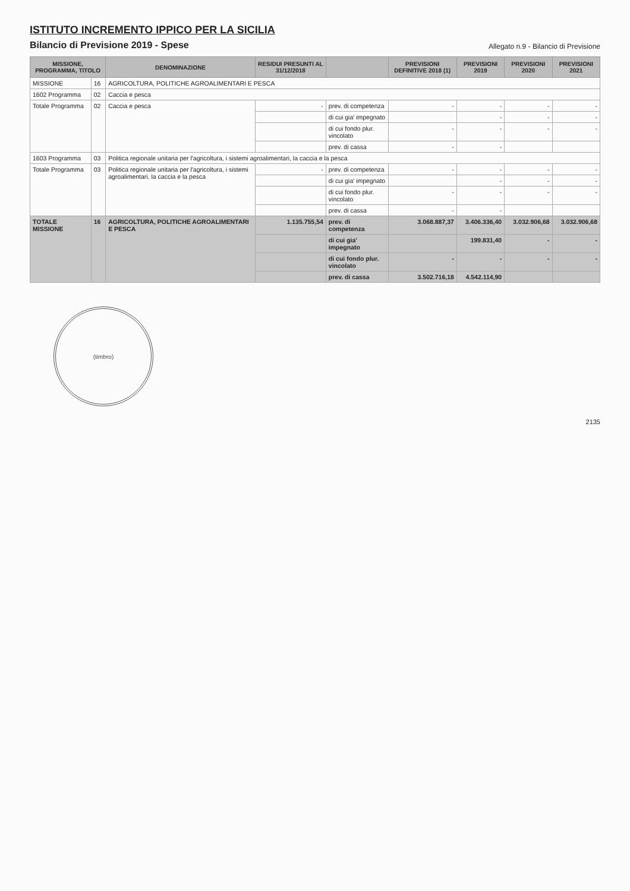ISTITUTO INCREMENTO IPPICO PER LA SICILIA
Bilancio di Previsione 2019 - Spese
Allegato n.9 - Bilancio di Previsione
| MISSIONE, PROGRAMMA, TITOLO | | DENOMINAZIONE | RESIDUI PRESUNTI AL 31/12/2018 | | PREVISIONI DEFINITIVE 2018 (1) | PREVISIONI 2019 | PREVISIONI 2020 | PREVISIONI 2021 |
| --- | --- | --- | --- | --- | --- | --- | --- | --- |
| MISSIONE | 16 | AGRICOLTURA, POLITICHE AGROALIMENTARI E PESCA | | | | | | |
| 1602 Programma | 02 | Caccia e pesca | | | | | | |
| Totale Programma | 02 | Caccia e pesca | - | prev. di competenza | - | - | - | - |
| | | | | di cui gia' impegnato | | - | - | - |
| | | | | di cui fondo plur. vincolato | - | - | - | - |
| | | | | prev. di cassa | - | - | | |
| 1603 Programma | 03 | Politica regionale unitaria per l'agricoltura, i sistemi agroalimentari, la caccia e la pesca | | | | | | |
| Totale Programma | 03 | Politica regionale unitaria per l'agricoltura, i sistemi agroalimentari, la caccia e la pesca | - | prev. di competenza | - | - | - | - |
| | | | | di cui gia' impegnato | | - | - | - |
| | | | | di cui fondo plur. vincolato | - | - | - | - |
| | | | | prev. di cassa | - | - | | |
| TOTALE MISSIONE | 16 | AGRICOLTURA, POLITICHE AGROALIMENTARI E PESCA | 1.135.755,54 | prev. di competenza | 3.068.887,37 | 3.406.336,40 | 3.032.906,68 | 3.032.906,68 |
| | | | | di cui gia' impegnato | | 199.831,40 | - | - |
| | | | | di cui fondo plur. vincolato | - | - | - | - |
| | | | | prev. di cassa | 3.502.716,18 | 4.542.114,90 | | |
(timbro)
2135